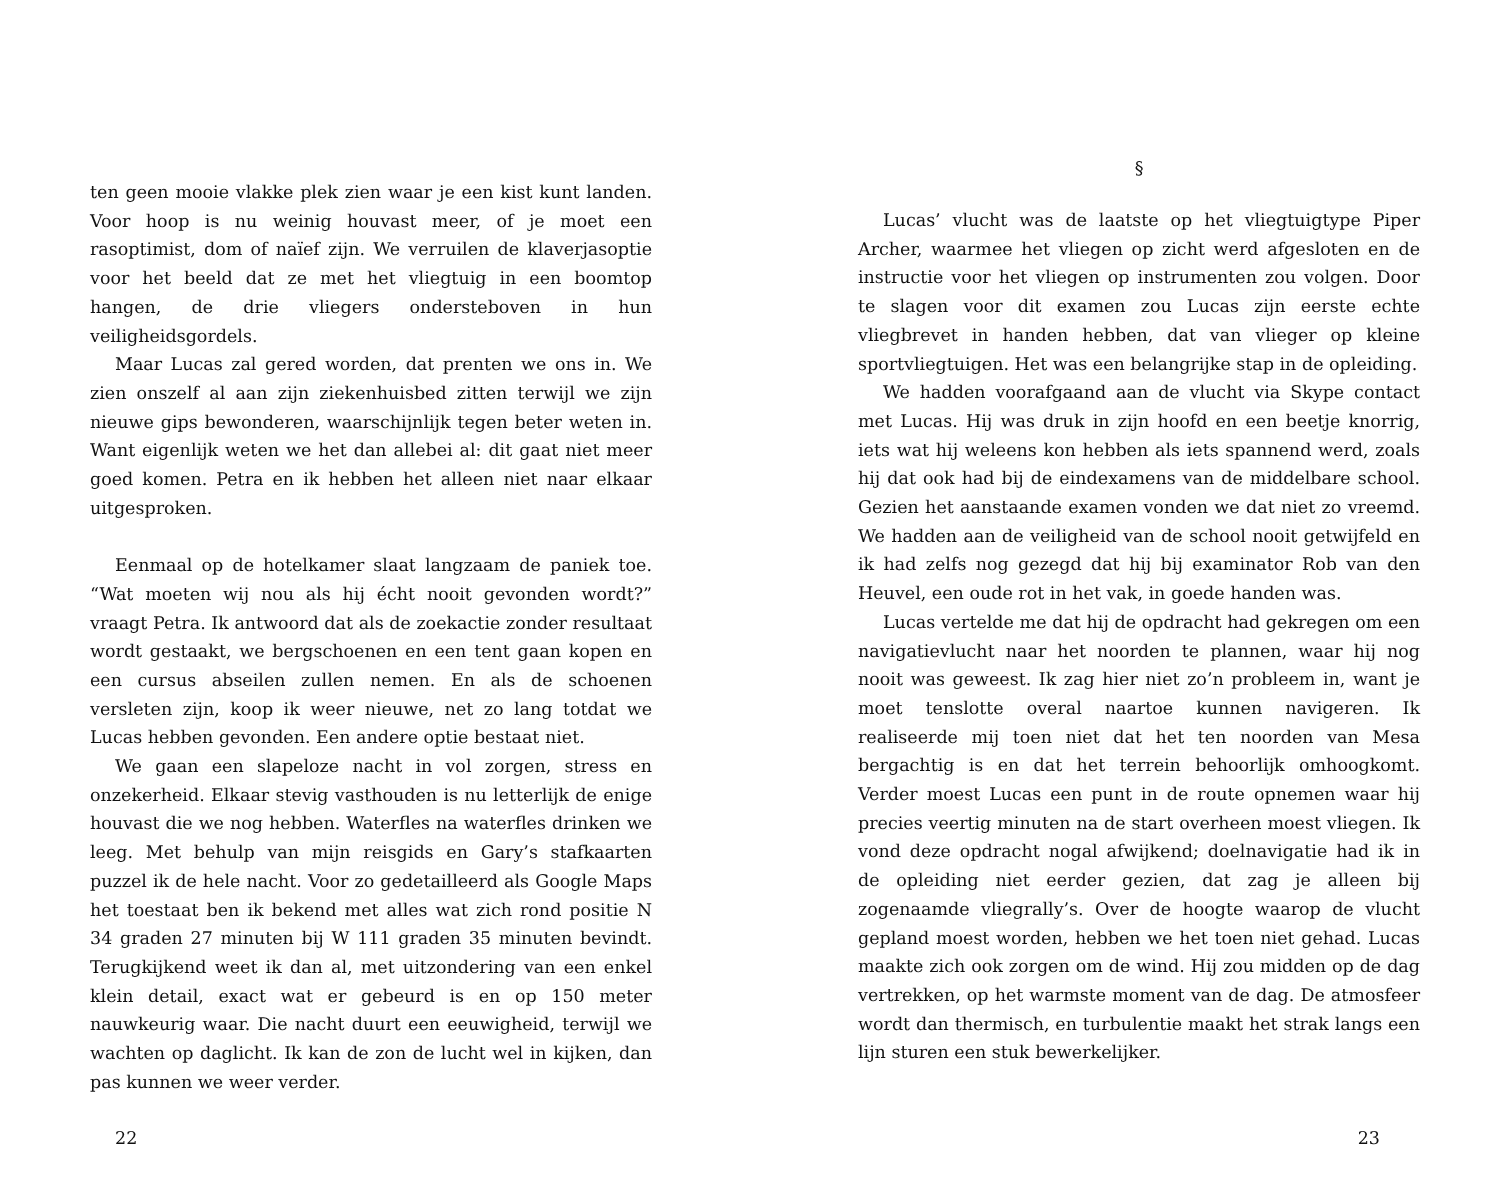ten geen mooie vlakke plek zien waar je een kist kunt landen. Voor hoop is nu weinig houvast meer, of je moet een rasoptimist, dom of naïef zijn. We verruilen de klaverjasoptie voor het beeld dat ze met het vliegtuig in een boomtop hangen, de drie vliegers ondersteboven in hun veiligheidsgordels.
Maar Lucas zal gered worden, dat prenten we ons in. We zien onszelf al aan zijn ziekenhuisbed zitten terwijl we zijn nieuwe gips bewonderen, waarschijnlijk tegen beter weten in. Want eigenlijk weten we het dan allebei al: dit gaat niet meer goed komen. Petra en ik hebben het alleen niet naar elkaar uitgesproken.
Eenmaal op de hotelkamer slaat langzaam de paniek toe. “Wat moeten wij nou als hij écht nooit gevonden wordt?” vraagt Petra. Ik antwoord dat als de zoekactie zonder resultaat wordt gestaakt, we bergschoenen en een tent gaan kopen en een cursus abseilen zullen nemen. En als de schoenen versleten zijn, koop ik weer nieuwe, net zo lang totdat we Lucas hebben gevonden. Een andere optie bestaat niet.
We gaan een slapeloze nacht in vol zorgen, stress en onzekerheid. Elkaar stevig vasthouden is nu letterlijk de enige houvast die we nog hebben. Waterfles na waterfles drinken we leeg. Met behulp van mijn reisgids en Gary’s stafkaarten puzzel ik de hele nacht. Voor zo gedetailleerd als Google Maps het toestaat ben ik bekend met alles wat zich rond positie N 34 graden 27 minuten bij W 111 graden 35 minuten bevindt. Terugkijkend weet ik dan al, met uitzondering van een enkel klein detail, exact wat er gebeurd is en op 150 meter nauwkeurig waar. Die nacht duurt een eeuwigheid, terwijl we wachten op daglicht. Ik kan de zon de lucht wel in kijken, dan pas kunnen we weer verder.
22
§
Lucas’ vlucht was de laatste op het vliegtuigtype Piper Archer, waarmee het vliegen op zicht werd afgesloten en de instructie voor het vliegen op instrumenten zou volgen. Door te slagen voor dit examen zou Lucas zijn eerste echte vliegbrevet in handen hebben, dat van vlieger op kleine sportvliegtuigen. Het was een belangrijke stap in de opleiding.
We hadden voorafgaand aan de vlucht via Skype contact met Lucas. Hij was druk in zijn hoofd en een beetje knorrig, iets wat hij weleens kon hebben als iets spannend werd, zoals hij dat ook had bij de eindexamens van de middelbare school. Gezien het aanstaande examen vonden we dat niet zo vreemd. We hadden aan de veiligheid van de school nooit getwijfeld en ik had zelfs nog gezegd dat hij bij examinator Rob van den Heuvel, een oude rot in het vak, in goede handen was.
Lucas vertelde me dat hij de opdracht had gekregen om een navigatievlucht naar het noorden te plannen, waar hij nog nooit was geweest. Ik zag hier niet zo’n probleem in, want je moet tenslotte overal naartoe kunnen navigeren. Ik realiseerde mij toen niet dat het ten noorden van Mesa bergachtig is en dat het terrein behoorlijk omhoogkomt. Verder moest Lucas een punt in de route opnemen waar hij precies veertig minuten na de start overheen moest vliegen. Ik vond deze opdracht nogal afwijkend; doelnavigatie had ik in de opleiding niet eerder gezien, dat zag je alleen bij zogenaamde vliegrally’s. Over de hoogte waarop de vlucht gepland moest worden, hebben we het toen niet gehad. Lucas maakte zich ook zorgen om de wind. Hij zou midden op de dag vertrekken, op het warmste moment van de dag. De atmosfeer wordt dan thermisch, en turbulentie maakt het strak langs een lijn sturen een stuk bewerkelijker.
23